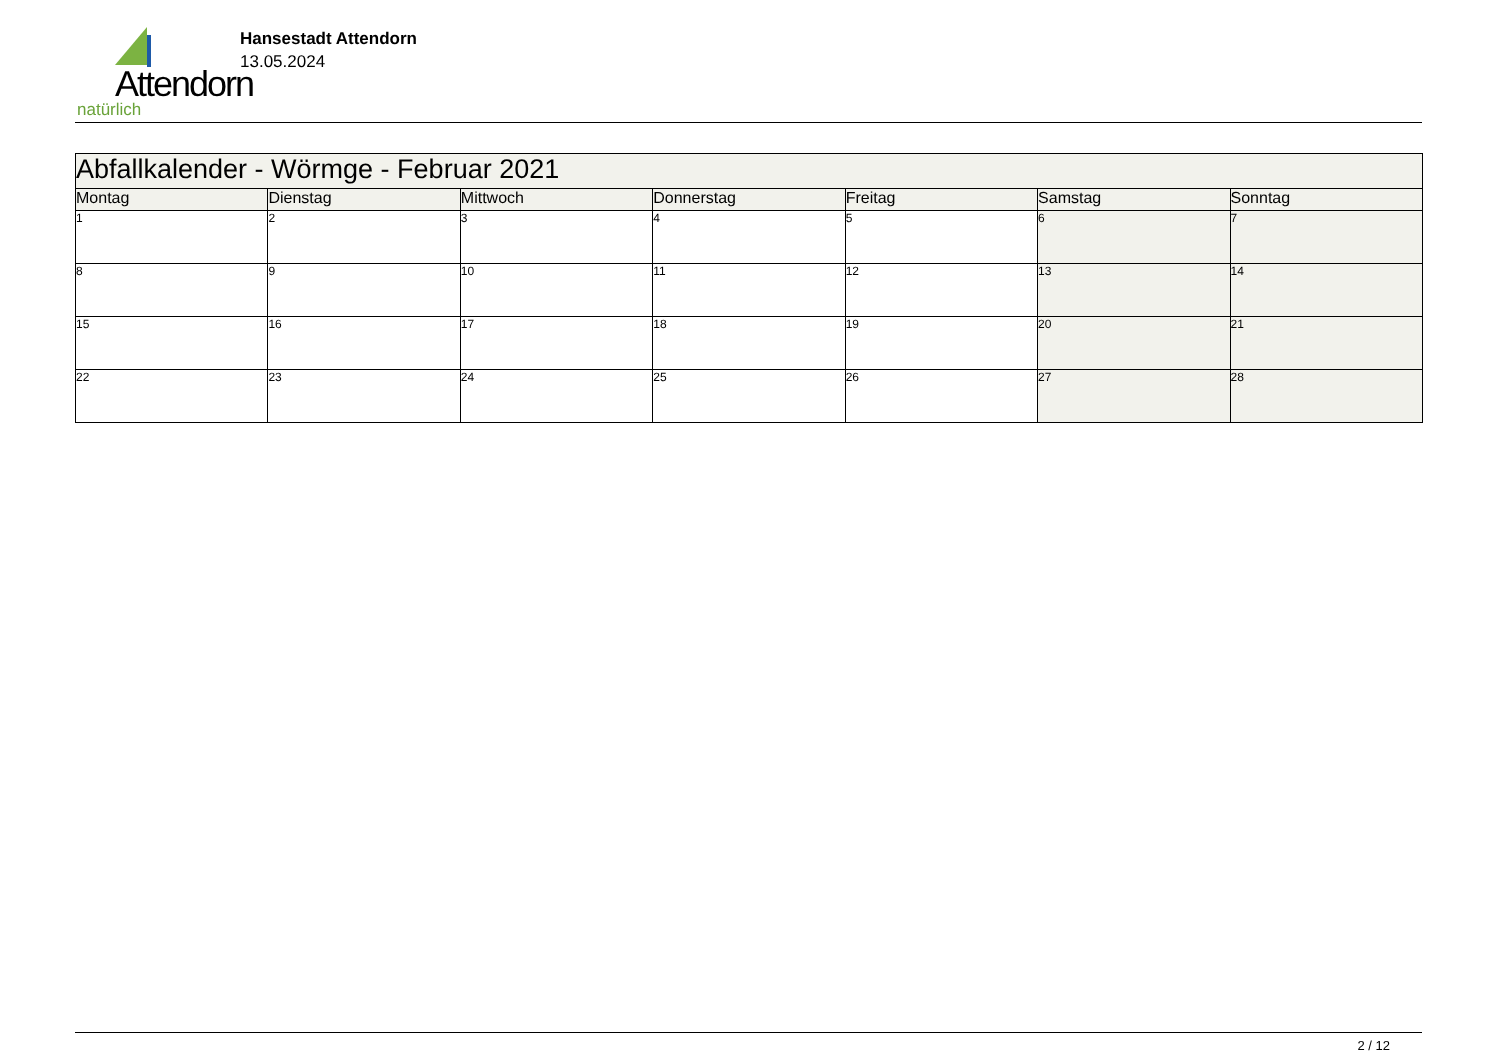Attendorn
natürlich
Hansestadt Attendorn
13.05.2024
| Abfallkalender - Wörmge - Februar 2021 | | | | | | |
| Montag | Dienstag | Mittwoch | Donnerstag | Freitag | Samstag | Sonntag |
| 1 | 2 | 3 | 4 | 5 | 6 | 7 |
| 8 | 9 | 10 | 11 | 12 | 13 | 14 |
| 15 | 16 | 17 | 18 | 19 | 20 | 21 |
| 22 | 23 | 24 | 25 | 26 | 27 | 28 |
2 / 12